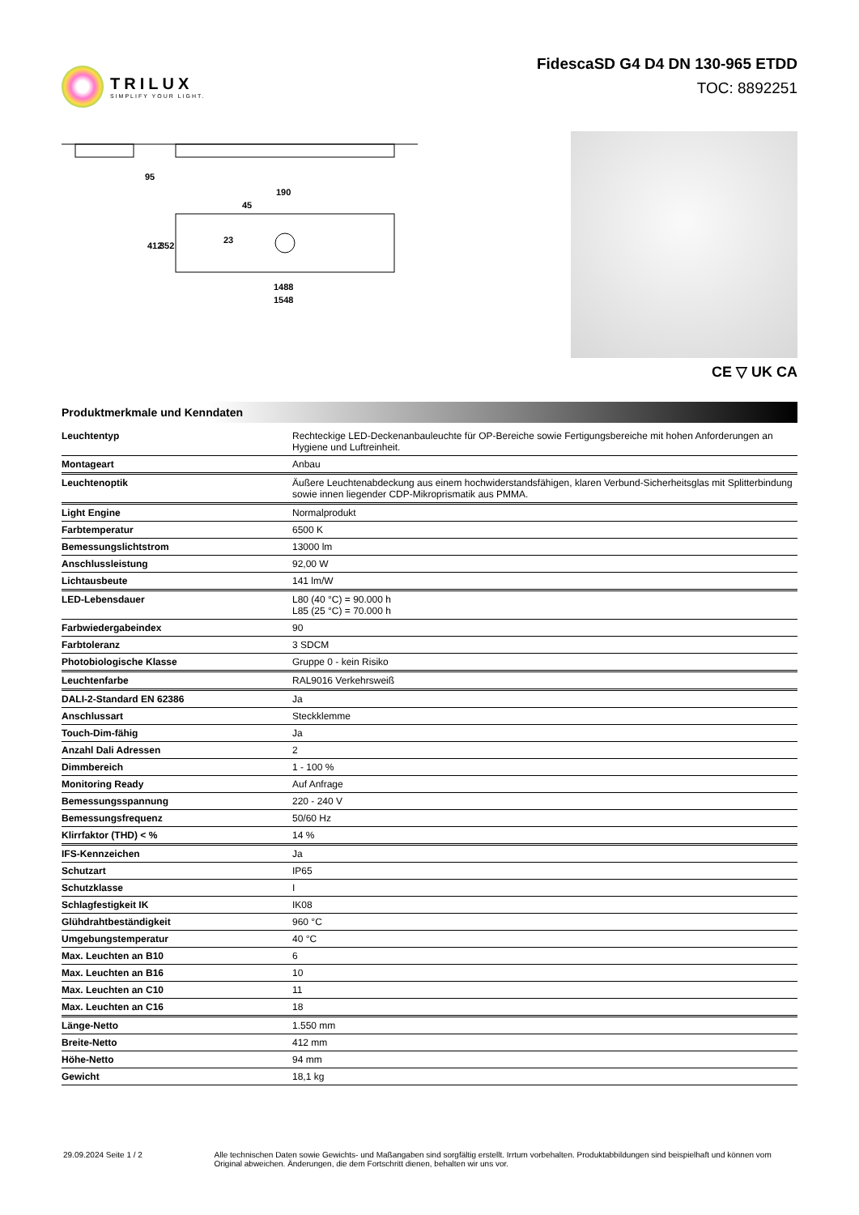TRILUX
SIMPLIFY YOUR LIGHT.
FidescaSD G4 D4 DN 130-965 ETDD
TOC: 8892251
95
190
45
23
412
352
1488
1548
CE ▽ UK CA
Produktmerkmale und Kenndaten
| Leuchtentyp | Rechteckige LED-Deckenanbauleuchte für OP-Bereiche sowie Fertigungsbereiche mit hohen Anforderungen an Hygiene und Luftreinheit. |
| Montageart | Anbau |
| Leuchtenoptik | Äußere Leuchtenabdeckung aus einem hochwiderstandsfähigen, klaren Verbund-Sicherheitsglas mit Splitterbindung sowie innen liegender CDP-Mikroprismatik aus PMMA. |
| Light Engine | Normalprodukt |
| Farbtemperatur | 6500 K |
| Bemessungslichtstrom | 13000 lm |
| Anschlussleistung | 92,00 W |
| Lichtausbeute | 141 lm/W |
| LED-Lebensdauer | L80 (40 °C) = 90.000 h L85 (25 °C) = 70.000 h |
| Farbwiedergabeindex | 90 |
| Farbtoleranz | 3 SDCM |
| Photobiologische Klasse | Gruppe 0 - kein Risiko |
| Leuchtenfarbe | RAL9016 Verkehrsweiß |
| DALI-2-Standard EN 62386 | Ja |
| Anschlussart | Steckklemme |
| Touch-Dim-fähig | Ja |
| Anzahl Dali Adressen | 2 |
| Dimmbereich | 1 - 100 % |
| Monitoring Ready | Auf Anfrage |
| Bemessungsspannung | 220 - 240 V |
| Bemessungsfrequenz | 50/60 Hz |
| Klirrfaktor (THD) < % | 14 % |
| IFS-Kennzeichen | Ja |
| Schutzart | IP65 |
| Schutzklasse | I |
| Schlagfestigkeit IK | IK08 |
| Glühdrahtbeständigkeit | 960 °C |
| Umgebungstemperatur | 40 °C |
| Max. Leuchten an B10 | 6 |
| Max. Leuchten an B16 | 10 |
| Max. Leuchten an C10 | 11 |
| Max. Leuchten an C16 | 18 |
| Länge-Netto | 1.550 mm |
| Breite-Netto | 412 mm |
| Höhe-Netto | 94 mm |
| Gewicht | 18,1 kg |
29.09.2024 Seite 1 / 2 Alle technischen Daten sowie Gewichts- und Maßangaben sind sorgfältig erstellt. Irrtum vorbehalten. Produktabbildungen sind beispielhaft und können vom Original abweichen. Änderungen, die dem Fortschritt dienen, behalten wir uns vor.